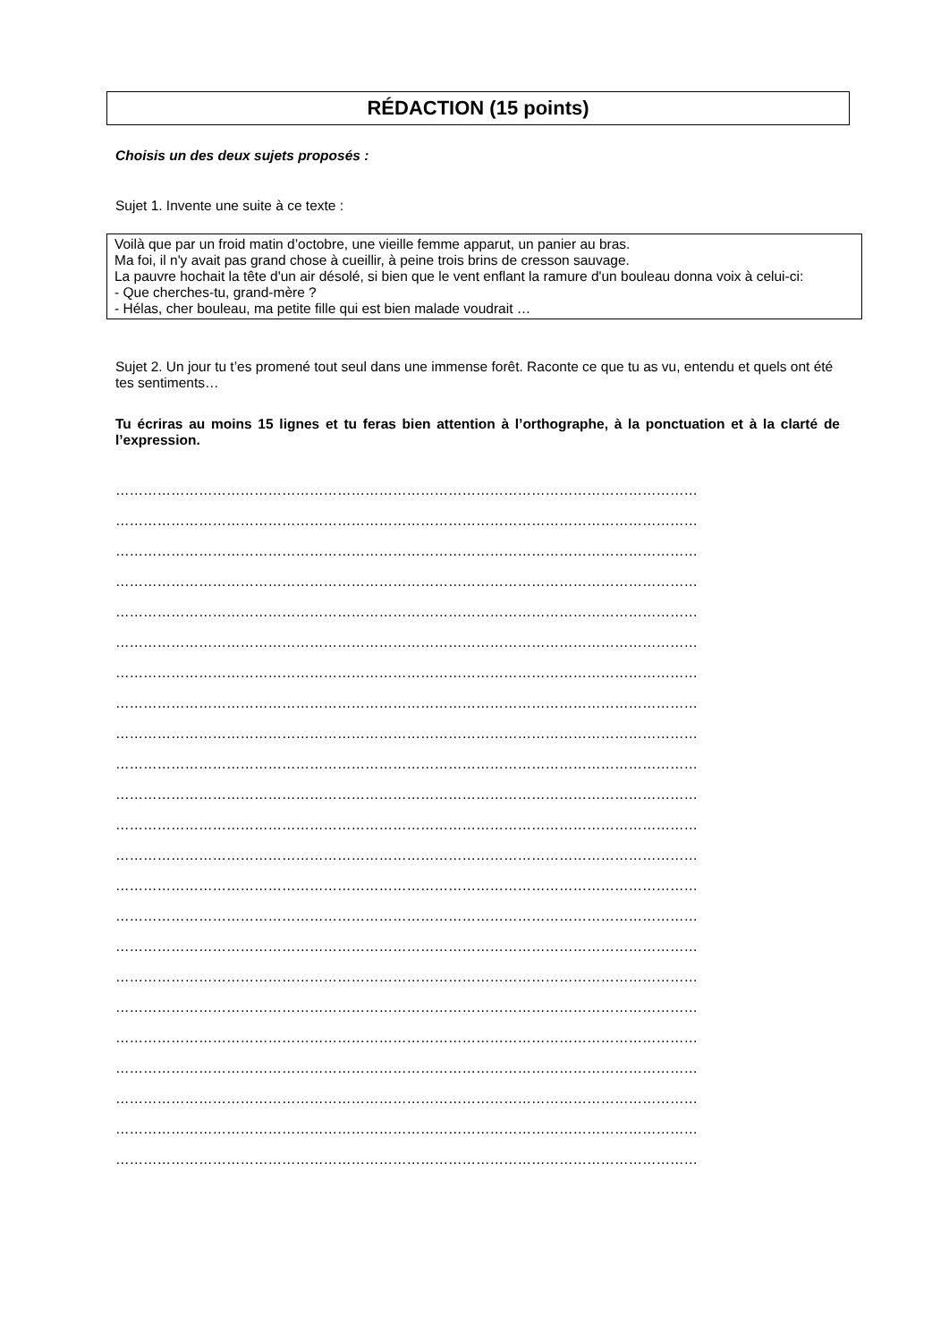RÉDACTION (15 points)
Choisis un des deux sujets proposés :
Sujet 1. Invente une suite à ce texte :
Voilà que par un froid matin d’octobre, une vieille femme apparut, un panier au bras.
Ma foi, il n'y avait pas grand chose à cueillir, à peine trois brins de cresson sauvage.
La pauvre hochait la tête d'un air désolé, si bien que le vent enflant la ramure d'un bouleau donna voix à celui-ci:
- Que cherches-tu, grand-mère ?
- Hélas, cher bouleau, ma petite fille qui est bien malade voudrait …
Sujet 2. Un jour tu t’es promené tout seul dans une immense forêt. Raconte ce que tu as vu, entendu et quels ont été tes sentiments…
Tu écriras au moins 15 lignes et tu feras bien attention à l’orthographe, à la ponctuation et à la clarté de l’expression.
………………………………………………………………………………………………………………
………………………………………………………………………………………………………………
………………………………………………………………………………………………………………
………………………………………………………………………………………………………………
………………………………………………………………………………………………………………
………………………………………………………………………………………………………………
………………………………………………………………………………………………………………
………………………………………………………………………………………………………………
………………………………………………………………………………………………………………
………………………………………………………………………………………………………………
………………………………………………………………………………………………………………
………………………………………………………………………………………………………………
………………………………………………………………………………………………………………
………………………………………………………………………………………………………………
………………………………………………………………………………………………………………
………………………………………………………………………………………………………………
………………………………………………………………………………………………………………
………………………………………………………………………………………………………………
………………………………………………………………………………………………………………
………………………………………………………………………………………………………………
………………………………………………………………………………………………………………
………………………………………………………………………………………………………………
………………………………………………………………………………………………………………